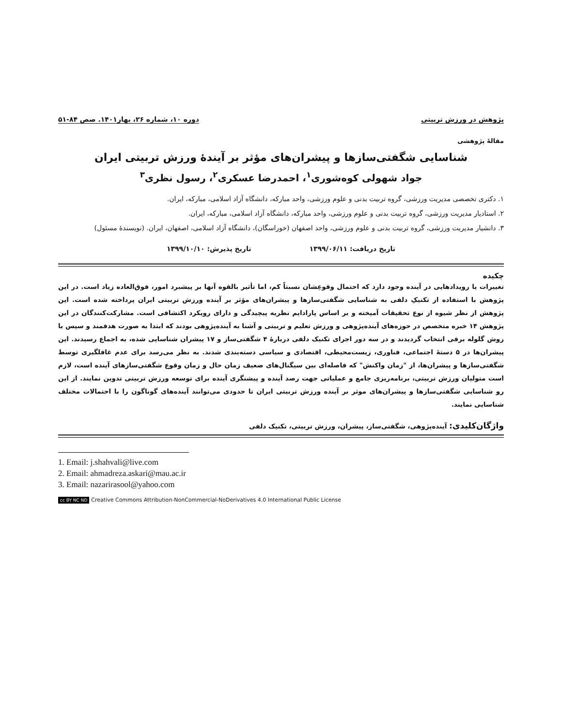پژوهش در ورزش تربیتی دوره ۱۰، شماره ۲۶، بهار۱۴۰۱. صص ۸۴-۵۱
مقالۀ پژوهشی
شناسایی شگفتی‌سازها و پیشران‌های مؤثر بر آیندۀ ورزش تربیتی ایران
جواد شهولی کوه‌شوری<sup>۱</sup>، احمدرضا عسکری<sup>۲</sup>، رسول نظری<sup>۳</sup>
۱. دکتری تخصصی مدیریت ورزشی، گروه تربیت بدنی و علوم ورزشی، واحد مبارکه، دانشگاه آزاد اسلامی، مبارکه، ایران.
۲. استادیار مدیریت ورزشی، گروه تربیت بدنی و علوم ورزشی، واحد مبارکه، دانشگاه آزاد اسلامی، مبارکه، ایران.
۳. دانشیار مدیریت ورزشی، گروه تربیت بدنی و علوم ورزشی، واحد اصفهان (خوراسگان)، دانشگاه آزاد اسلامی، اصفهان، ایران. (نویسندۀ مسئول)
تاریخ دریافت: ۱۳۹۹/۰۶/۱۱ تاریخ پذیرش: ۱۳۹۹/۱۰/۱۰
چکیده
تغییرات یا رویدادهایی در آینده وجود دارد که احتمال وقوعِشان نسبتاً کم، اما تأثیر بالقوه آنها بر پیشبرد امور، فوق‌العاده زیاد است. در این پژوهش با استفاده از تکنیکِ دلفی به شناسایی شگفتی‌سازها و پیشران‌های مؤثر بر آینده ورزش تربیتی ایران پرداخته شده است. این پژوهش از نظر شیوه از نوع تحقیقات آمیخته و بر اساس پارادایم نظریه پیچیدگی و دارای رویکرد اکتشافی است. مشارکت‌کنندگان در این پژوهش ۱۴ خبره متخصص در حوزه‌های آینده‌پژوهی و ورزش تعلیم و تربیتی و آشنا به آینده‌پژوهی بودند که ابتدا به صورت هدفمند و سپس با روش گلوله برفی انتخاب گردیدند و در سه دور اجرای تکنیک دلفی دربارۀ ۴ شگفتی‌ساز و ۱۷ پیشران شناسایی شده، به اجماع رسیدند. این پیشران‌ها در ۵ دستۀ اجتماعی، فناوری، زیست‌محیطی، اقتصادی و سیاسی دسته‌بندی شدند. به نظر می‌رسد برای عدم غافلگیری توسط شگفتی‌سازها و پیشران‌ها، از "زمان واکنش" که فاصله‌ای بین سیگنال‌های ضعیف زمان حال و زمان وقوع شگفتی‌سازهای آینده است، لازم است متولیان ورزش تربیتی، برنامه‌ریزی جامع و عملیاتی جهت رصد آینده و پیشنگری آینده برای توسعه ورزش تربیتی تدوین نمایند. از این رو شناسایی شگفتی‌سازها و پیشران‌های موثر بر آینده ورزش تربیتی ایران تا حدودی می‌توانند آینده‌های گوناگون را با احتمالات مختلف شناسایی نمایند.
واژگان‌کلیدی: آینده‌پژوهی، شگفتی‌ساز، پیشران، ورزش تربیتی، تکنیک دلفی
1. Email: j.shahvali@live.com
2. Email: ahmadreza.askari@mau.ac.ir
3. Email: nazarirasool@yahoo.com
cc BY NC ND Creative Commons Attribution-NonCommercial-NoDerivatives 4.0 International Public License